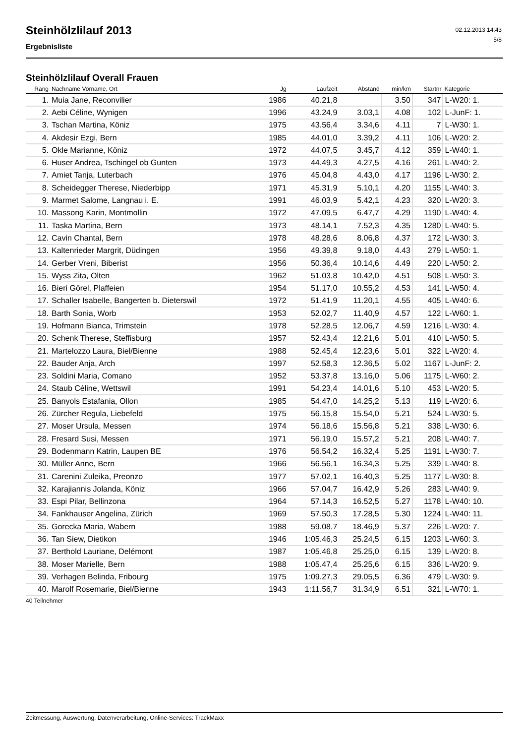Steinhölzlilauf 2013
Ergebnisliste
02.12.2013 14:43
5/8
Steinhölzlilauf Overall Frauen
| Rang | Nachname Vorname, Ort | Jg | Laufzeit | Abstand | min/km | Startnr | Kategorie |
| --- | --- | --- | --- | --- | --- | --- | --- |
| 1. | Muia Jane, Reconvilier | 1986 | 40.21,8 | | 3.50 | 347 | L-W20: 1. |
| 2. | Aebi Céline, Wynigen | 1996 | 43.24,9 | 3.03,1 | 4.08 | 102 | L-JunF: 1. |
| 3. | Tschan Martina, Köniz | 1975 | 43.56,4 | 3.34,6 | 4.11 | 7 | L-W30: 1. |
| 4. | Akdesir Ezgi, Bern | 1985 | 44.01,0 | 3.39,2 | 4.11 | 106 | L-W20: 2. |
| 5. | Okle Marianne, Köniz | 1972 | 44.07,5 | 3.45,7 | 4.12 | 359 | L-W40: 1. |
| 6. | Huser Andrea, Tschingel ob Gunten | 1973 | 44.49,3 | 4.27,5 | 4.16 | 261 | L-W40: 2. |
| 7. | Amiet Tanja, Luterbach | 1976 | 45.04,8 | 4.43,0 | 4.17 | 1196 | L-W30: 2. |
| 8. | Scheidegger Therese, Niederbipp | 1971 | 45.31,9 | 5.10,1 | 4.20 | 1155 | L-W40: 3. |
| 9. | Marmet Salome, Langnau i. E. | 1991 | 46.03,9 | 5.42,1 | 4.23 | 320 | L-W20: 3. |
| 10. | Massong Karin, Montmollin | 1972 | 47.09,5 | 6.47,7 | 4.29 | 1190 | L-W40: 4. |
| 11. | Taska Martina, Bern | 1973 | 48.14,1 | 7.52,3 | 4.35 | 1280 | L-W40: 5. |
| 12. | Cavin Chantal, Bern | 1978 | 48.28,6 | 8.06,8 | 4.37 | 172 | L-W30: 3. |
| 13. | Kaltenrieder Margrit, Düdingen | 1956 | 49.39,8 | 9.18,0 | 4.43 | 279 | L-W50: 1. |
| 14. | Gerber Vreni, Biberist | 1956 | 50.36,4 | 10.14,6 | 4.49 | 220 | L-W50: 2. |
| 15. | Wyss Zita, Olten | 1962 | 51.03,8 | 10.42,0 | 4.51 | 508 | L-W50: 3. |
| 16. | Bieri Görel, Plaffeien | 1954 | 51.17,0 | 10.55,2 | 4.53 | 141 | L-W50: 4. |
| 17. | Schaller Isabelle, Bangerten b. Dieterswil | 1972 | 51.41,9 | 11.20,1 | 4.55 | 405 | L-W40: 6. |
| 18. | Barth Sonia, Worb | 1953 | 52.02,7 | 11.40,9 | 4.57 | 122 | L-W60: 1. |
| 19. | Hofmann Bianca, Trimstein | 1978 | 52.28,5 | 12.06,7 | 4.59 | 1216 | L-W30: 4. |
| 20. | Schenk Therese, Steffisburg | 1957 | 52.43,4 | 12.21,6 | 5.01 | 410 | L-W50: 5. |
| 21. | Martelozzo Laura, Biel/Bienne | 1988 | 52.45,4 | 12.23,6 | 5.01 | 322 | L-W20: 4. |
| 22. | Bauder Anja, Arch | 1997 | 52.58,3 | 12.36,5 | 5.02 | 1167 | L-JunF: 2. |
| 23. | Soldini Maria, Comano | 1952 | 53.37,8 | 13.16,0 | 5.06 | 1175 | L-W60: 2. |
| 24. | Staub Céline, Wettswil | 1991 | 54.23,4 | 14.01,6 | 5.10 | 453 | L-W20: 5. |
| 25. | Banyols Estafania, Ollon | 1985 | 54.47,0 | 14.25,2 | 5.13 | 119 | L-W20: 6. |
| 26. | Zürcher Regula, Liebefeld | 1975 | 56.15,8 | 15.54,0 | 5.21 | 524 | L-W30: 5. |
| 27. | Moser Ursula, Messen | 1974 | 56.18,6 | 15.56,8 | 5.21 | 338 | L-W30: 6. |
| 28. | Fresard Susi, Messen | 1971 | 56.19,0 | 15.57,2 | 5.21 | 208 | L-W40: 7. |
| 29. | Bodenmann Katrin, Laupen BE | 1976 | 56.54,2 | 16.32,4 | 5.25 | 1191 | L-W30: 7. |
| 30. | Müller Anne, Bern | 1966 | 56.56,1 | 16.34,3 | 5.25 | 339 | L-W40: 8. |
| 31. | Carenini Zuleika, Preonzo | 1977 | 57.02,1 | 16.40,3 | 5.25 | 1177 | L-W30: 8. |
| 32. | Karajiannis Jolanda, Köniz | 1966 | 57.04,7 | 16.42,9 | 5.26 | 283 | L-W40: 9. |
| 33. | Espi Pilar, Bellinzona | 1964 | 57.14,3 | 16.52,5 | 5.27 | 1178 | L-W40: 10. |
| 34. | Fankhauser Angelina, Zürich | 1969 | 57.50,3 | 17.28,5 | 5.30 | 1224 | L-W40: 11. |
| 35. | Gorecka Maria, Wabern | 1988 | 59.08,7 | 18.46,9 | 5.37 | 226 | L-W20: 7. |
| 36. | Tan Siew, Dietikon | 1946 | 1:05.46,3 | 25.24,5 | 6.15 | 1203 | L-W60: 3. |
| 37. | Berthold Lauriane, Delémont | 1987 | 1:05.46,8 | 25.25,0 | 6.15 | 139 | L-W20: 8. |
| 38. | Moser Marielle, Bern | 1988 | 1:05.47,4 | 25.25,6 | 6.15 | 336 | L-W20: 9. |
| 39. | Verhagen Belinda, Fribourg | 1975 | 1:09.27,3 | 29.05,5 | 6.36 | 479 | L-W30: 9. |
| 40. | Marolf Rosemarie, Biel/Bienne | 1943 | 1:11.56,7 | 31.34,9 | 6.51 | 321 | L-W70: 1. |
40 Teilnehmer
Zeitmessung, Auswertung, Datenverarbeitung, Online-Services: TrackMaxx